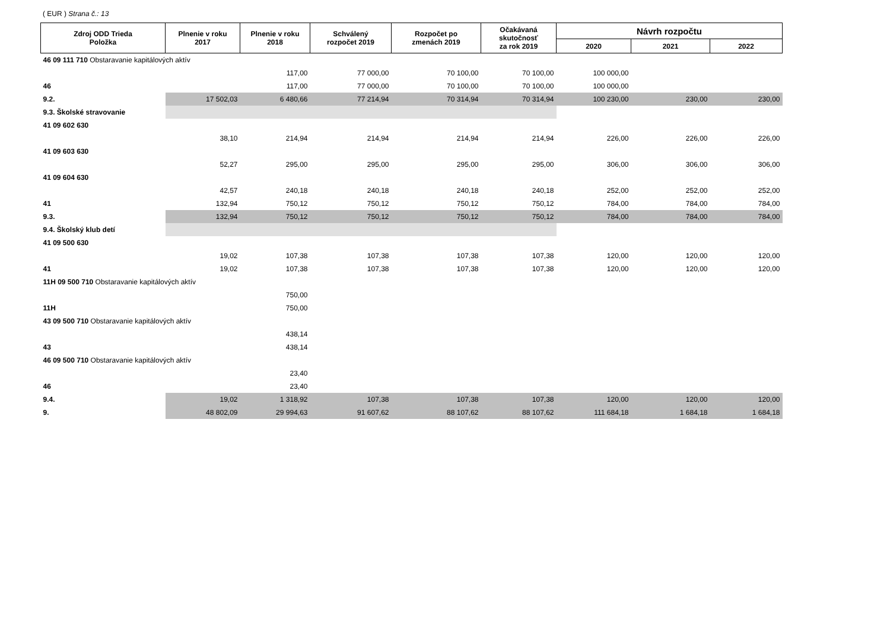( EUR ) Strana č.: 13
| Zdroj ODD Trieda Položka | Plnenie v roku 2017 | Plnenie v roku 2018 | Schválený rozpočet 2019 | Rozpočet po zmenách 2019 | Očakávaná skutočnosť za rok 2019 | Návrh rozpočtu | | |
| --- | --- | --- | --- | --- | --- | --- | --- | --- |
| | | | | | | 2020 | 2021 | 2022 |
| 46 09 111 710 Obstaravanie kapitálových aktív | | | | | | | | |
| | | 117,00 | 77 000,00 | 70 100,00 | 70 100,00 | 100 000,00 | | |
| 46 | | 117,00 | 77 000,00 | 70 100,00 | 70 100,00 | 100 000,00 | | |
| 9.2. | 17 502,03 | 6 480,66 | 77 214,94 | 70 314,94 | 70 314,94 | 100 230,00 | 230,00 | 230,00 |
| 9.3. Školské stravovanie | | | | | | | | |
| 41 09 602 630 | | | | | | | | |
| | 38,10 | 214,94 | 214,94 | 214,94 | 214,94 | 226,00 | 226,00 | 226,00 |
| 41 09 603 630 | | | | | | | | |
| | 52,27 | 295,00 | 295,00 | 295,00 | 295,00 | 306,00 | 306,00 | 306,00 |
| 41 09 604 630 | | | | | | | | |
| | 42,57 | 240,18 | 240,18 | 240,18 | 240,18 | 252,00 | 252,00 | 252,00 |
| 41 | 132,94 | 750,12 | 750,12 | 750,12 | 750,12 | 784,00 | 784,00 | 784,00 |
| 9.3. | 132,94 | 750,12 | 750,12 | 750,12 | 750,12 | 784,00 | 784,00 | 784,00 |
| 9.4. Školský klub detí | | | | | | | | |
| 41 09 500 630 | | | | | | | | |
| | 19,02 | 107,38 | 107,38 | 107,38 | 107,38 | 120,00 | 120,00 | 120,00 |
| 41 | 19,02 | 107,38 | 107,38 | 107,38 | 107,38 | 120,00 | 120,00 | 120,00 |
| 11H 09 500 710 Obstaravanie kapitálových aktív | | | | | | | | |
| | | 750,00 | | | | | | |
| 11H | | 750,00 | | | | | | |
| 43 09 500 710 Obstaravanie kapitálových aktív | | | | | | | | |
| | | 438,14 | | | | | | |
| 43 | | 438,14 | | | | | | |
| 46 09 500 710 Obstaravanie kapitálových aktív | | | | | | | | |
| | | 23,40 | | | | | | |
| 46 | | 23,40 | | | | | | |
| 9.4. | 19,02 | 1 318,92 | 107,38 | 107,38 | 107,38 | 120,00 | 120,00 | 120,00 |
| 9. | 48 802,09 | 29 994,63 | 91 607,62 | 88 107,62 | 88 107,62 | 111 684,18 | 1 684,18 | 1 684,18 |